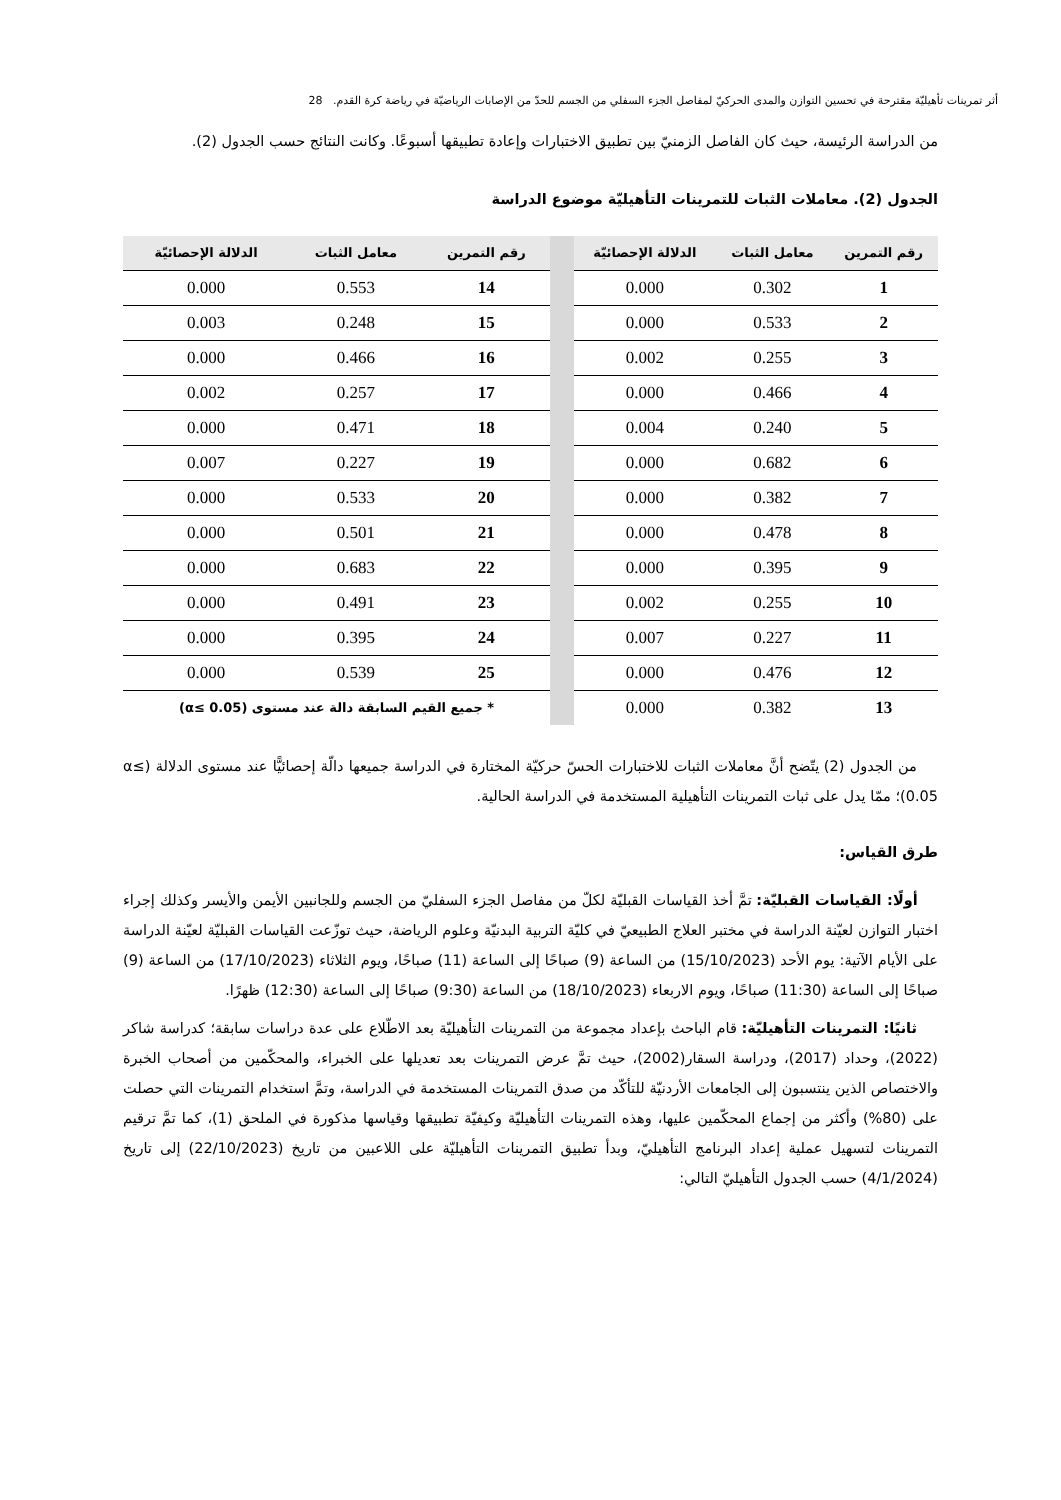أثر تمرينات تأهيليّة مقترحة في تحسين التوازن والمدى الحركيّ لمفاصل الجزء السفلي من الجسم للحدّ من الإصابات الرياضيّة في رياضة كرة القدم. 28
من الدراسة الرئيسة، حيث كان الفاصل الزمنيّ بين تطبيق الاختبارات وإعادة تطبيقها أسبوعًا. وكانت النتائج حسب الجدول (2).
الجدول (2). معاملات الثبات للتمرينات التأهيليّة موضوع الدراسة
| رقم التمرين | معامل الثبات | الدلالة الإحصائيّة | | رقم التمرين | معامل الثبات | الدلالة الإحصائيّة |
| --- | --- | --- | --- | --- | --- | --- |
| 1 | 0.302 | 0.000 | | 14 | 0.553 | 0.000 |
| 2 | 0.533 | 0.000 | | 15 | 0.248 | 0.003 |
| 3 | 0.255 | 0.002 | | 16 | 0.466 | 0.000 |
| 4 | 0.466 | 0.000 | | 17 | 0.257 | 0.002 |
| 5 | 0.240 | 0.004 | | 18 | 0.471 | 0.000 |
| 6 | 0.682 | 0.000 | | 19 | 0.227 | 0.007 |
| 7 | 0.382 | 0.000 | | 20 | 0.533 | 0.000 |
| 8 | 0.478 | 0.000 | | 21 | 0.501 | 0.000 |
| 9 | 0.395 | 0.000 | | 22 | 0.683 | 0.000 |
| 10 | 0.255 | 0.002 | | 23 | 0.491 | 0.000 |
| 11 | 0.227 | 0.007 | | 24 | 0.395 | 0.000 |
| 12 | 0.476 | 0.000 | | 25 | 0.539 | 0.000 |
| 13 | 0.382 | 0.000 | | * جميع القيم السابقة دالة عند مستوى (α≤ 0.05) | | |
من الجدول (2) يتّضح أنَّ معاملات الثبات للاختبارات الحسّ حركيّة المختارة في الدراسة جميعها دالّة إحصائيًّا عند مستوى الدلالة (α≤ 0.05)؛ ممّا يدل على ثبات التمرينات التأهيلية المستخدمة في الدراسة الحالية.
طرق القياس:
أولًا: القياسات القبليّة: تمَّ أخذ القياسات القبليّة لكلّ من مفاصل الجزء السفليّ من الجسم وللجانبين الأيمن والأيسر وكذلك إجراء اختبار التوازن لعيّنة الدراسة في مختبر العلاج الطبيعيّ في كليّة التربية البدنيّة وعلوم الرياضة، حيث توزّعت القياسات القبليّة لعيّنة الدراسة على الأيام الآتية: يوم الأحد (15/10/2023) من الساعة (9) صباحًا إلى الساعة (11) صباحًا، ويوم الثلاثاء (17/10/2023) من الساعة (9) صباحًا إلى الساعة (11:30) صباحًا، ويوم الاربعاء (18/10/2023) من الساعة (9:30) صباحًا إلى الساعة (12:30) ظهرًا.
ثانيًا: التمرينات التأهيليّة: قام الباحث بإعداد مجموعة من التمرينات التأهيليّة بعد الاطّلاع على عدة دراسات سابقة؛ كدراسة شاكر (2022)، وحداد (2017)، ودراسة السقار(2002)، حيث تمَّ عرض التمرينات بعد تعديلها على الخبراء، والمحكّمين من أصحاب الخبرة والاختصاص الذين ينتسبون إلى الجامعات الأردنيّة للتأكّد من صدق التمرينات المستخدمة في الدراسة، وتمَّ استخدام التمرينات التي حصلت على (80%) وأكثر من إجماع المحكّمين عليها، وهذه التمرينات التأهيليّة وكيفيّة تطبيقها وقياسها مذكورة في الملحق (1)، كما تمَّ ترقيم التمرينات لتسهيل عملية إعداد البرنامج التأهيليّ، وبدأ تطبيق التمرينات التأهيليّة على اللاعبين من تاريخ (22/10/2023) إلى تاريخ (4/1/2024) حسب الجدول التأهيليّ التالي: